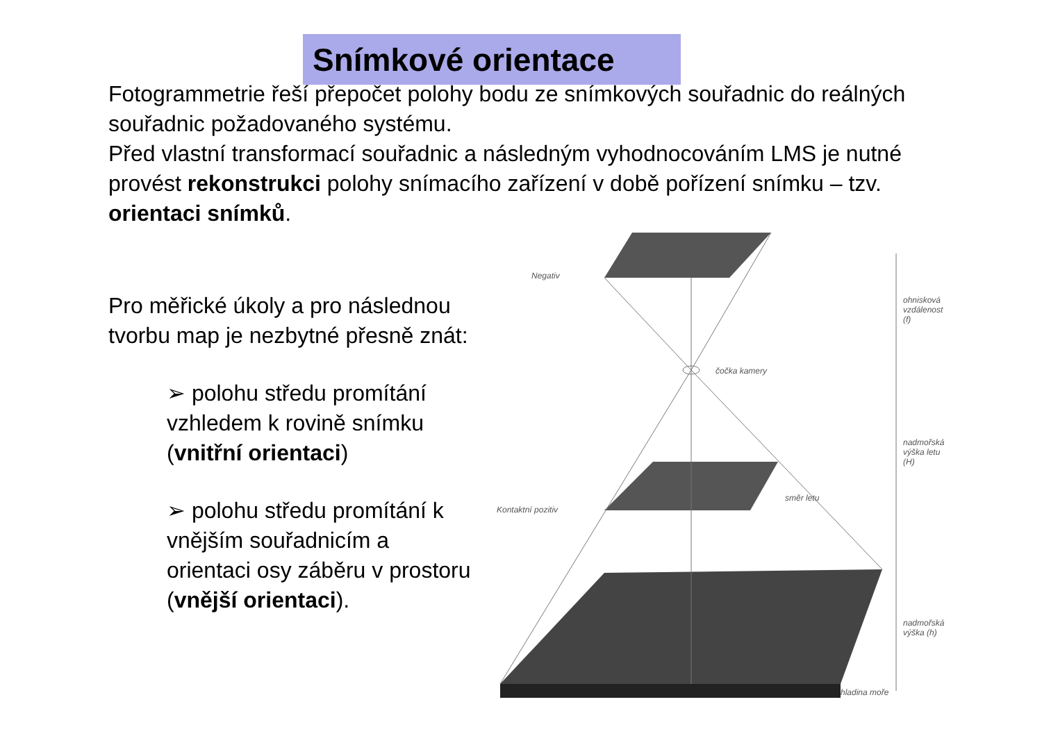Snímkové orientace
Fotogrammetrie řeší přepočet polohy bodu ze snímkových souřadnic do reálných souřadnic požadovaného systému.
Před vlastní transformací souřadnic a následným vyhodnocováním LMS je nutné provést rekonstrukci polohy snímacího zařízení v době pořízení snímku – tzv. orientaci snímků.
Pro měřické úkoly a pro následnou
tvorbu map je nezbytné přesně znát:
➢ polohu středu promítání vzhledem k rovině snímku (vnitřní orientaci)
➢ polohu středu promítání k vnějším souřadnicím a orientaci osy záběru v prostoru (vnější orientaci).
Negativ
čočka kamery
ohnisková vzdálenost (f)
nadmořská výška letu (H)
Kontaktní pozitiv
směr letu
nadmořská výška (h)
hladina moře